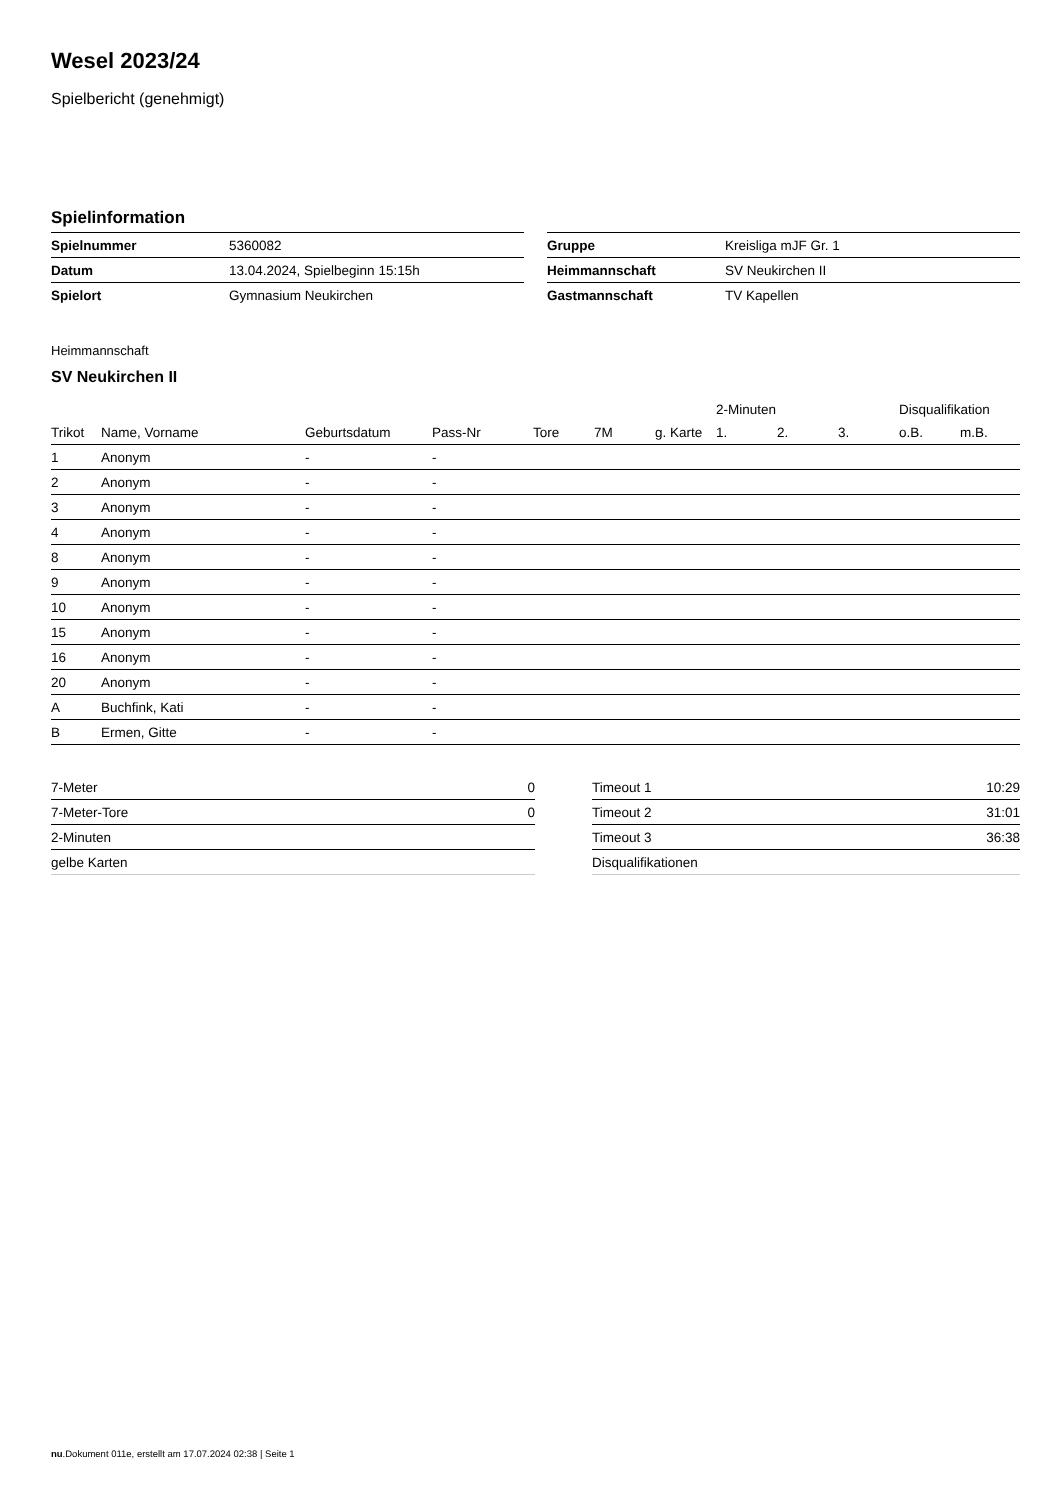Wesel 2023/24
Spielbericht (genehmigt)
Spielinformation
| Spielnummer | 5360082 |
| Datum | 13.04.2024, Spielbeginn 15:15h |
| Spielort | Gymnasium Neukirchen |
| Gruppe | Kreisliga mJF Gr. 1 |
| Heimmannschaft | SV Neukirchen II |
| Gastmannschaft | TV Kapellen |
Heimmannschaft
SV Neukirchen II
| | | | | | | | 2-Minuten | | | Disqualifikation | |
| --- | --- | --- | --- | --- | --- | --- | --- | --- | --- | --- | --- |
| Trikot | Name, Vorname | Geburtsdatum | Pass-Nr | Tore | 7M | g. Karte | 1. | 2. | 3. | o.B. | m.B. |
| 1 | Anonym | - | - | | | | | | | | |
| 2 | Anonym | - | - | | | | | | | | |
| 3 | Anonym | - | - | | | | | | | | |
| 4 | Anonym | - | - | | | | | | | | |
| 8 | Anonym | - | - | | | | | | | | |
| 9 | Anonym | - | - | | | | | | | | |
| 10 | Anonym | - | - | | | | | | | | |
| 15 | Anonym | - | - | | | | | | | | |
| 16 | Anonym | - | - | | | | | | | | |
| 20 | Anonym | - | - | | | | | | | | |
| A | Buchfink, Kati | - | - | | | | | | | | |
| B | Ermen, Gitte | - | - | | | | | | | | |
| 7-Meter | 0 |
| 7-Meter-Tore | 0 |
| 2-Minuten | |
| gelbe Karten | |
| Timeout 1 | 10:29 |
| Timeout 2 | 31:01 |
| Timeout 3 | 36:38 |
| Disqualifikationen | |
nu.Dokument 011e, erstellt am 17.07.2024 02:38 | Seite 1